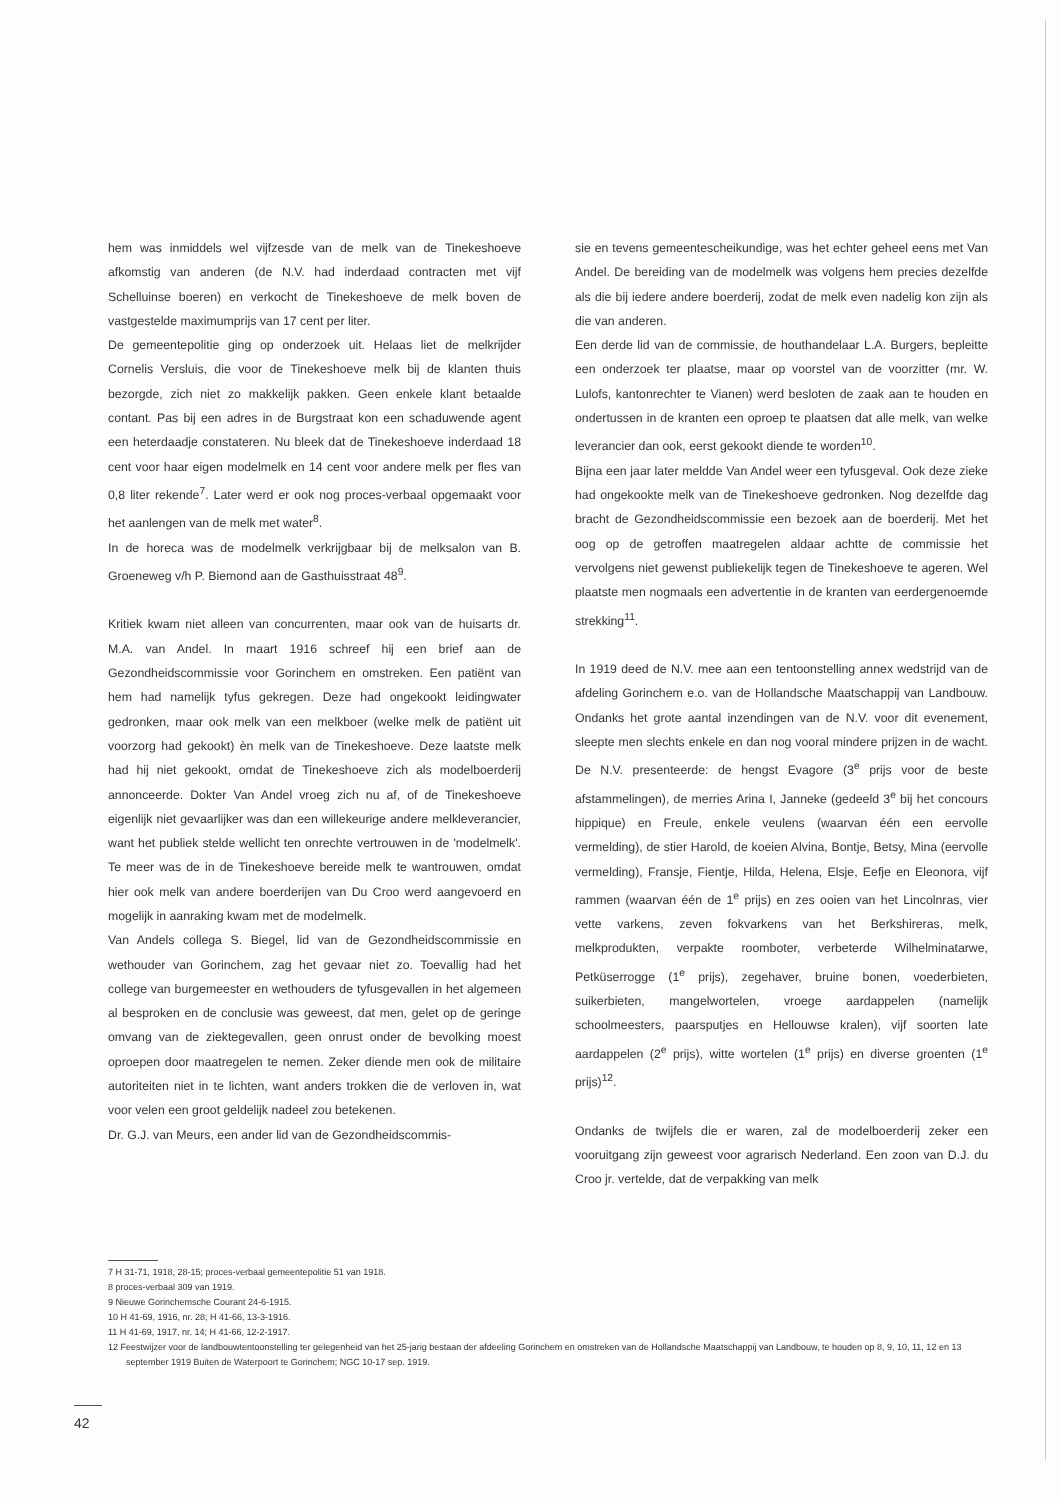hem was inmiddels wel vijfzesde van de melk van de Tinekeshoeve afkomstig van anderen (de N.V. had inderdaad contracten met vijf Schelluinse boeren) en verkocht de Tinekeshoeve de melk boven de vastgestelde maximumprijs van 17 cent per liter.
De gemeentepolitie ging op onderzoek uit. Helaas liet de melkrijder Cornelis Versluis, die voor de Tinekeshoeve melk bij de klanten thuis bezorgde, zich niet zo makkelijk pakken. Geen enkele klant betaalde contant. Pas bij een adres in de Burgstraat kon een schaduwende agent een heterdaadje constateren. Nu bleek dat de Tinekeshoeve inderdaad 18 cent voor haar eigen modelmelk en 14 cent voor andere melk per fles van 0,8 liter rekende<sup>7</sup>. Later werd er ook nog proces-verbaal opgemaakt voor het aanlengen van de melk met water<sup>8</sup>.
In de horeca was de modelmelk verkrijgbaar bij de melksalon van B. Groeneweg v/h P. Biemond aan de Gasthuisstraat 48<sup>9</sup>.
Kritiek kwam niet alleen van concurrenten, maar ook van de huisarts dr. M.A. van Andel. In maart 1916 schreef hij een brief aan de Gezondheidscommissie voor Gorinchem en omstreken. Een patiënt van hem had namelijk tyfus gekregen. Deze had ongekookt leidingwater gedronken, maar ook melk van een melkboer (welke melk de patiënt uit voorzorg had gekookt) èn melk van de Tinekeshoeve. Deze laatste melk had hij niet gekookt, omdat de Tinekeshoeve zich als modelboerderij annonceerde. Dokter Van Andel vroeg zich nu af, of de Tinekeshoeve eigenlijk niet gevaarlijker was dan een willekeurige andere melkleverancier, want het publiek stelde wellicht ten onrechte vertrouwen in de 'modelmelk'. Te meer was de in de Tinekeshoeve bereide melk te wantrouwen, omdat hier ook melk van andere boerderijen van Du Croo werd aangevoerd en mogelijk in aanraking kwam met de modelmelk.
Van Andels collega S. Biegel, lid van de Gezondheidscommissie en wethouder van Gorinchem, zag het gevaar niet zo. Toevallig had het college van burgemeester en wethouders de tyfusgevallen in het algemeen al besproken en de conclusie was geweest, dat men, gelet op de geringe omvang van de ziektegevallen, geen onrust onder de bevolking moest oproepen door maatregelen te nemen. Zeker diende men ook de militaire autoriteiten niet in te lichten, want anders trokken die de verloven in, wat voor velen een groot geldelijk nadeel zou betekenen.
Dr. G.J. van Meurs, een ander lid van de Gezondheidscommis-
sie en tevens gemeentescheikundige, was het echter geheel eens met Van Andel. De bereiding van de modelmelk was volgens hem precies dezelfde als die bij iedere andere boerderij, zodat de melk even nadelig kon zijn als die van anderen.
Een derde lid van de commissie, de houthandelaar L.A. Burgers, bepleitte een onderzoek ter plaatse, maar op voorstel van de voorzitter (mr. W. Lulofs, kantonrechter te Vianen) werd besloten de zaak aan te houden en ondertussen in de kranten een oproep te plaatsen dat alle melk, van welke leverancier dan ook, eerst gekookt diende te worden<sup>10</sup>.
Bijna een jaar later meldde Van Andel weer een tyfusgeval. Ook deze zieke had ongekookte melk van de Tinekeshoeve gedronken. Nog dezelfde dag bracht de Gezondheidscommissie een bezoek aan de boerderij. Met het oog op de getroffen maatregelen aldaar achtte de commissie het vervolgens niet gewenst publiekelijk tegen de Tinekeshoeve te ageren. Wel plaatste men nogmaals een advertentie in de kranten van eerdergenoemde strekking<sup>11</sup>.
In 1919 deed de N.V. mee aan een tentoonstelling annex wedstrijd van de afdeling Gorinchem e.o. van de Hollandsche Maatschappij van Landbouw. Ondanks het grote aantal inzendingen van de N.V. voor dit evenement, sleepte men slechts enkele en dan nog vooral mindere prijzen in de wacht. De N.V. presenteerde: de hengst Evagore (3<sup>e</sup> prijs voor de beste afstammelingen), de merries Arina I, Janneke (gedeeld 3<sup>e</sup> bij het concours hippique) en Freule, enkele veulens (waarvan één een eervolle vermelding), de stier Harold, de koeien Alvina, Bontje, Betsy, Mina (eervolle vermelding), Fransje, Fientje, Hilda, Helena, Elsje, Eefje en Eleonora, vijf rammen (waarvan één de 1<sup>e</sup> prijs) en zes ooien van het Lincolnras, vier vette varkens, zeven fokvarkens van het Berkshireras, melk, melkprodukten, verpakte roomboter, verbeterde Wilhelminatarwe, Petküserrogge (1<sup>e</sup> prijs), zegehaver, bruine bonen, voederbieten, suikerbieten, mangelwortelen, vroege aardappelen (namelijk schoolmeesters, paarsputjes en Hellouwse kralen), vijf soorten late aardappelen (2<sup>e</sup> prijs), witte wortelen (1<sup>e</sup> prijs) en diverse groenten (1<sup>e</sup> prijs)<sup>12</sup>.
Ondanks de twijfels die er waren, zal de modelboerderij zeker een vooruitgang zijn geweest voor agrarisch Nederland. Een zoon van D.J. du Croo jr. vertelde, dat de verpakking van melk
7 H 31-71, 1918, 28-15; proces-verbaal gemeentepolitie 51 van 1918.
8 proces-verbaal 309 van 1919.
9 Nieuwe Gorinchemsche Courant 24-6-1915.
10 H 41-69, 1916, nr. 28; H 41-66, 13-3-1916.
11 H 41-69, 1917, nr. 14; H 41-66, 12-2-1917.
12 Feestwijzer voor de landbouwtentoonstelling ter gelegenheid van het 25-jarig bestaan der afdeeling Gorinchem en omstreken van de Hollandsche Maatschappij van Landbouw, te houden op 8, 9, 10, 11, 12 en 13 september 1919 Buiten de Waterpoort te Gorinchem; NGC 10-17 sep. 1919.
42